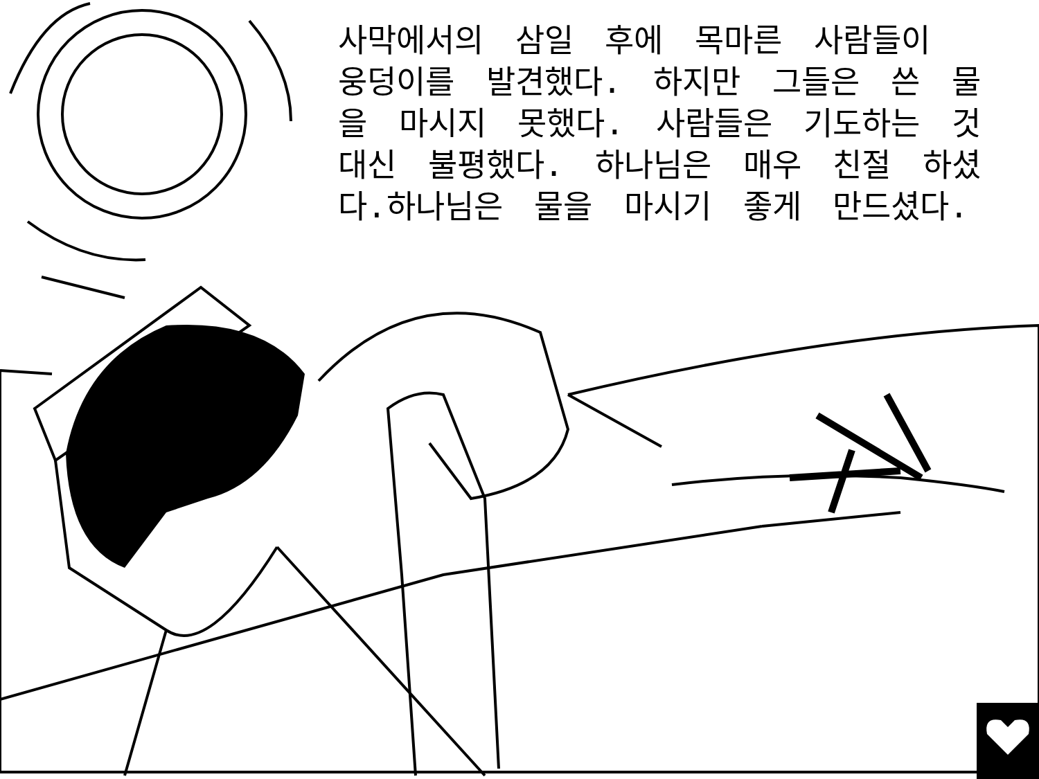사막에서의 삼일 후에 목마른 사람들이 웅덩이를 발견했다. 하지만 그들은 쓴 물을 마시지 못했다. 사람들은 기도하는 것 대신 불평했다. 하나님은 매우 친절 하셨다.하나님은 물을 마시기 좋게 만드셨다.